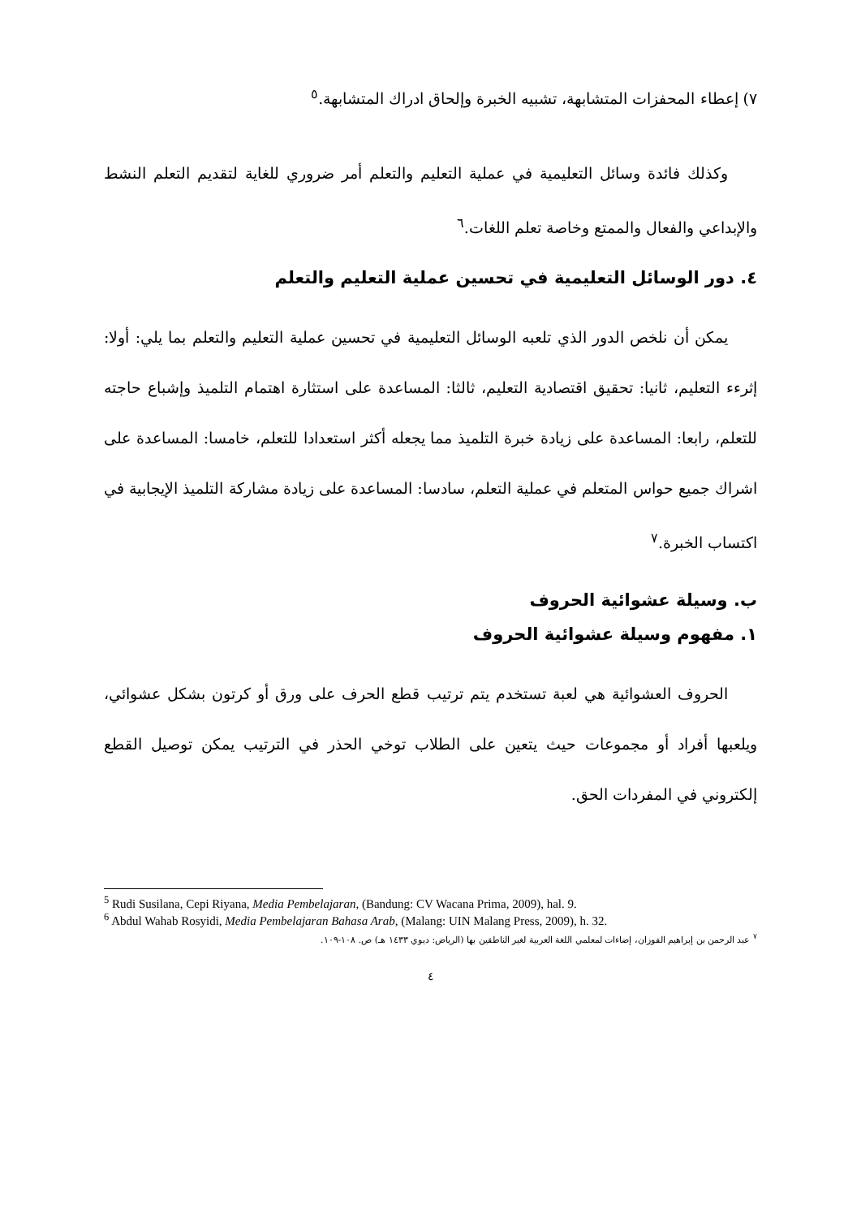٧) إعطاء المحفزات المتشابهة، تشبيه الخبرة وإلحاق ادراك المتشابهة.<sup>٥</sup>
وكذلك فائدة وسائل التعليمية في عملية التعليم والتعلم أمر ضروري للغاية لتقديم التعلم النشط والإبداعي والفعال والممتع وخاصة تعلم اللغات.<sup>٦</sup>
٤. دور الوسائل التعليمية في تحسين عملية التعليم والتعلم
يمكن أن نلخص الدور الذي تلعبه الوسائل التعليمية في تحسين عملية التعليم والتعلم بما يلي: أولا: إثرءء التعليم، ثانيا: تحقيق اقتصادية التعليم، ثالثا: المساعدة على استثارة اهتمام التلميذ وإشباع حاجته للتعلم، رابعا: المساعدة على زيادة خبرة التلميذ مما يجعله أكثر استعدادا للتعلم، خامسا: المساعدة على اشراك جميع حواس المتعلم في عملية التعلم، سادسا: المساعدة على زيادة مشاركة التلميذ الإيجابية في اكتساب الخبرة.<sup>٧</sup>
ب. وسيلة عشوائية الحروف
١. مفهوم وسيلة عشوائية الحروف
الحروف العشوائية هي لعبة تستخدم يتم ترتيب قطع الحرف على ورق أو كرتون بشكل عشوائي، ويلعبها أفراد أو مجموعات حيث يتعين على الطلاب توخي الحذر في الترتيب يمكن توصيل القطع إلكتروني في المفردات الحق.
<sup>5</sup> Rudi Susilana, Cepi Riyana, Media Pembelajaran, (Bandung: CV Wacana Prima, 2009), hal. 9.
<sup>6</sup> Abdul Wahab Rosyidi, Media Pembelajaran Bahasa Arab, (Malang: UIN Malang Press, 2009), h. 32.
<sup>٧</sup> عبد الرحمن بن إبراهيم الفوزان، إضاءات لمعلمي اللغة العربية لغير الناطقين بها (الرياض: ديوي ١٤٣٣ هـ) ص. ١٠٨-١٠٩.
٤